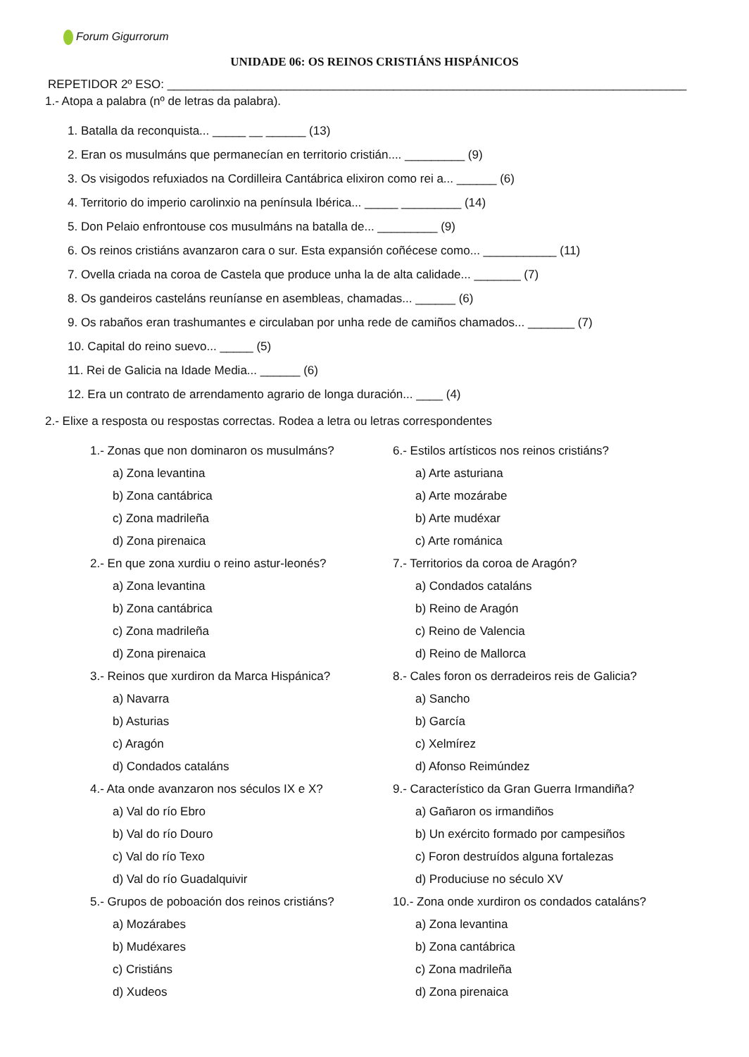Forum Gigurrorum
UNIDADE 06: OS REINOS CRISTIÁNS HISPÁNICOS
REPETIDOR 2º ESO: ______________________________________________________________________________
1.- Atopa a palabra (nº de letras da palabra).
1. Batalla da reconquista... _____ __ ______ (13)
2. Eran os musulmáns que permanecían en territorio cristián.... _________ (9)
3. Os visigodos refuxiados na Cordilleira Cantábrica elixiron como rei a... ______ (6)
4. Territorio do imperio carolinxio na península Ibérica... _____ _________ (14)
5. Don Pelaio enfrontouse cos musulmáns na batalla de... _________ (9)
6. Os reinos cristiáns avanzaron cara o sur. Esta expansión coñécese como... ___________ (11)
7. Ovella criada na coroa de Castela que produce unha la de alta calidade... _______ (7)
8. Os gandeiros casteláns reuníanse en asembleas, chamadas... ______ (6)
9. Os rabaños eran trashumantes e circulaban por unha rede de camiños chamados... _______ (7)
10. Capital do reino suevo... _____ (5)
11. Rei de Galicia na Idade Media... ______ (6)
12. Era un contrato de arrendamento agrario de longa duración... ____ (4)
2.- Elixe a resposta ou respostas correctas. Rodea a letra ou letras correspondentes
1.- Zonas que non dominaron os musulmáns?
a) Zona levantina
b) Zona cantábrica
c) Zona madrileña
d) Zona pirenaica
2.- En que zona xurdiu o reino astur-leonés?
a) Zona levantina
b) Zona cantábrica
c) Zona madrileña
d) Zona pirenaica
3.- Reinos que xurdiron da Marca Hispánica?
a) Navarra
b) Asturias
c) Aragón
d) Condados cataláns
4.- Ata onde avanzaron nos séculos IX e X?
a) Val do río Ebro
b) Val do río Douro
c) Val do río Texo
d) Val do río Guadalquivir
5.- Grupos de poboación dos reinos cristiáns?
a) Mozárabes
b) Mudéxares
c) Cristiáns
d) Xudeos
6.- Estilos artísticos nos reinos cristiáns?
a) Arte asturiana
a) Arte mozárabe
b) Arte mudéxar
c) Arte románica
7.- Territorios da coroa de Aragón?
a) Condados cataláns
b) Reino de Aragón
c) Reino de Valencia
d) Reino de Mallorca
8.- Cales foron os derradeiros reis de Galicia?
a) Sancho
b) García
c) Xelmírez
d) Afonso Reimúndez
9.- Característico da Gran Guerra Irmandiña?
a) Gañaron os irmandiños
b) Un exército formado por campesiños
c) Foron destruídos alguna fortalezas
d) Produciuse no século XV
10.- Zona onde xurdiron os condados cataláns?
a) Zona levantina
b) Zona cantábrica
c) Zona madrileña
d) Zona pirenaica